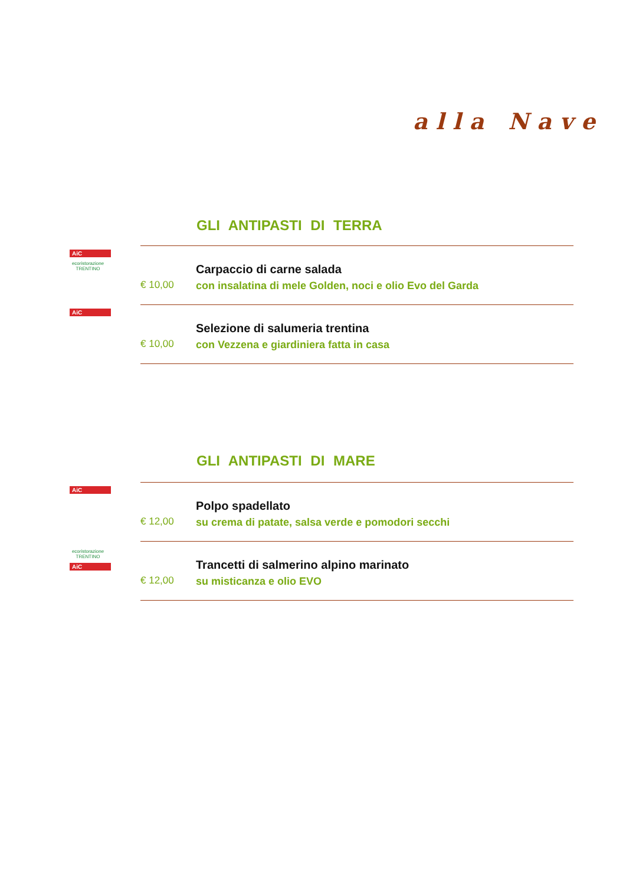alla Nave
GLI ANTIPASTI DI TERRA
AiC
ecoristorazione TRENTINO
€ 10,00
Carpaccio di carne salada
con insalatina di mele Golden, noci e olio Evo del Garda
AiC
€ 10,00
Selezione di salumeria trentina
con Vezzena e giardiniera fatta in casa
GLI ANTIPASTI DI MARE
AiC
€ 12,00
Polpo spadellato
su crema di patate, salsa verde e pomodori secchi
ecoristorazione TRENTINO
AiC
€ 12,00
Trancetti di salmerino alpino marinato
su misticanza e olio EVO